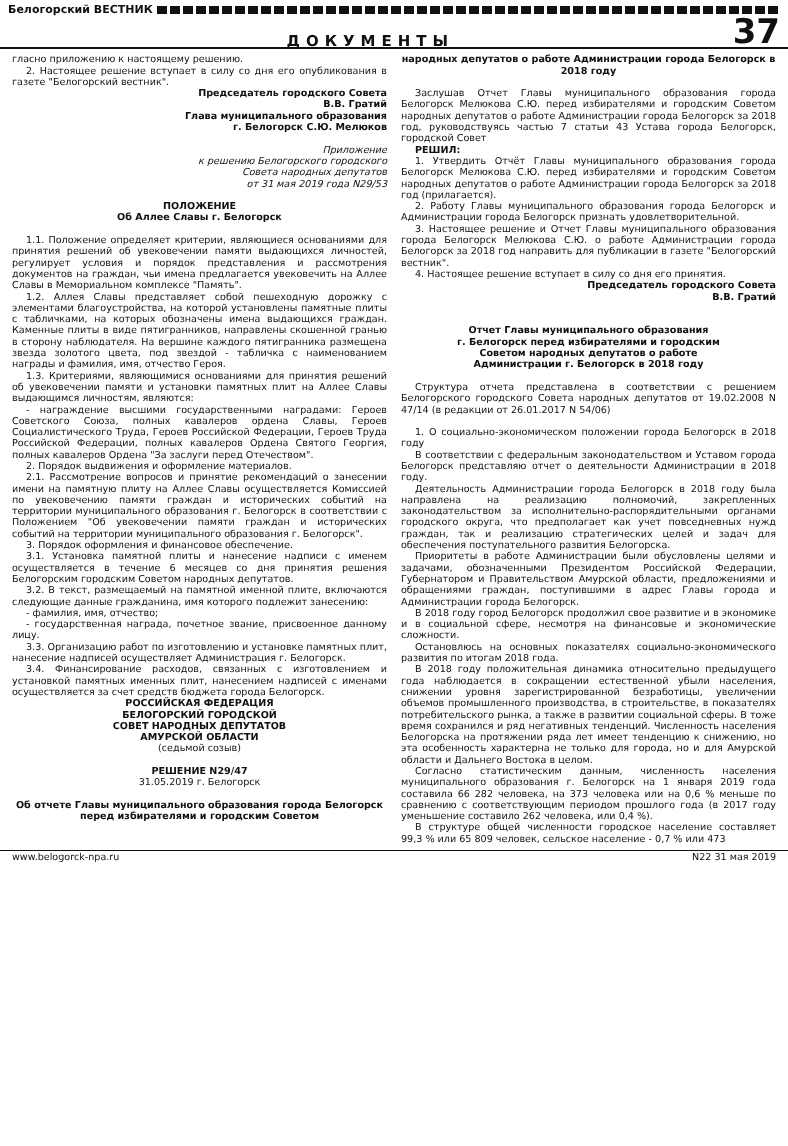Белогорский ВЕСТНИК
ДОКУМЕНТЫ
37
гласно приложению к настоящему решению.
2. Настоящее решение вступает в силу со дня его опубликования в газете "Белогорский вестник".
Председатель городского Совета
В.В. Гратий
Глава муниципального образования
г. Белогорск С.Ю. Мелюков
Приложение
к решению Белогорского городского
Совета народных депутатов
от 31 мая 2019 года N29/53
ПОЛОЖЕНИЕ
Об Аллее Славы г. Белогорск
1.1. Положение определяет критерии, являющиеся основаниями для принятия решений об увековечении памяти выдающихся личностей, регулирует условия и порядок представления и рассмотрения документов на граждан, чьи имена предлагается увековечить на Аллее Славы в Мемориальном комплексе "Память".
1.2. Аллея Славы представляет собой пешеходную дорожку с элементами благоустройства, на которой установлены памятные плиты с табличками, на которых обозначены имена выдающихся граждан. Каменные плиты в виде пятигранников, направлены скошенной гранью в сторону наблюдателя. На вершине каждого пятигранника размещена звезда золотого цвета, под звездой - табличка с наименованием награды и фамилия, имя, отчество Героя.
1.3. Критериями, являющимися основаниями для принятия решений об увековечении памяти и установки памятных плит на Аллее Славы выдающимся личностям, являются:
- награждение высшими государственными наградами: Героев Советского Союза, полных кавалеров ордена Славы, Героев Социалистического Труда, Героев Российской Федерации, Героев Труда Российской Федерации, полных кавалеров Ордена Святого Георгия, полных кавалеров Ордена "За заслуги перед Отечеством".
2. Порядок выдвижения и оформление материалов.
2.1. Рассмотрение вопросов и принятие рекомендаций о занесении имени на памятную плиту на Аллее Славы осуществляется Комиссией по увековечению памяти граждан и исторических событий на территории муниципального образования г. Белогорск в соответствии с Положением "Об увековечении памяти граждан и исторических событий на территории муниципального образования г. Белогорск".
3. Порядок оформления и финансовое обеспечение.
3.1. Установка памятной плиты и нанесение надписи с именем осуществляется в течение 6 месяцев со дня принятия решения Белогорским городским Советом народных депутатов.
3.2. В текст, размещаемый на памятной именной плите, включаются следующие данные гражданина, имя которого подлежит занесению:
- фамилия, имя, отчество;
- государственная награда, почетное звание, присвоенное данному лицу.
3.3. Организацию работ по изготовлению и установке памятных плит, нанесение надписей осуществляет Администрация г. Белогорск.
3.4. Финансирование расходов, связанных с изготовлением и установкой памятных именных плит, нанесением надписей с именами осуществляется за счет средств бюджета города Белогорск.
РОССИЙСКАЯ ФЕДЕРАЦИЯ
БЕЛОГОРСКИЙ ГОРОДСКОЙ
СОВЕТ НАРОДНЫХ ДЕПУТАТОВ
АМУРСКОЙ ОБЛАСТИ
(седьмой созыв)
РЕШЕНИЕ N29/47
31.05.2019 г. Белогорск
Об отчете Главы муниципального образования города Белогорск перед избирателями и городским Советом
народных депутатов о работе Администрации города Белогорск в 2018 году
Заслушав Отчет Главы муниципального образования города Белогорск Мелюкова С.Ю. перед избирателями и городским Советом народных депутатов о работе Администрации города Белогорск за 2018 год, руководствуясь частью 7 статьи 43 Устава города Белогорск, городской Совет
РЕШИЛ:
1. Утвердить Отчёт Главы муниципального образования города Белогорск Мелюкова С.Ю. перед избирателями и городским Советом народных депутатов о работе Администрации города Белогорск за 2018 год (прилагается).
2. Работу Главы муниципального образования города Белогорск и Администрации города Белогорск признать удовлетворительной.
3. Настоящее решение и Отчет Главы муниципального образования города Белогорск Мелюкова С.Ю. о работе Администрации города Белогорск за 2018 год направить для публикации в газете "Белогорский вестник".
4. Настоящее решение вступает в силу со дня его принятия.
Председатель городского Совета
В.В. Гратий
Отчет Главы муниципального образования
г. Белогорск перед избирателями и городским
Советом народных депутатов о работе
Администрации г. Белогорск в 2018 году
Структура отчета представлена в соответствии с решением Белогорского городского Совета народных депутатов от 19.02.2008 N 47/14 (в редакции от 26.01.2017 N 54/06)
1. О социально-экономическом положении города Белогорск в 2018 году
В соответствии с федеральным законодательством и Уставом города Белогорск представляю отчет о деятельности Администрации в 2018 году.
Деятельность Администрации города Белогорск в 2018 году была направлена на реализацию полномочий, закрепленных законодательством за исполнительно-распорядительными органами городского округа, что предполагает как учет повседневных нужд граждан, так и реализацию стратегических целей и задач для обеспечения поступательного развития Белогорска.
Приоритеты в работе Администрации были обусловлены целями и задачами, обозначенными Президентом Российской Федерации, Губернатором и Правительством Амурской области, предложениями и обращениями граждан, поступившими в адрес Главы города и Администрации города Белогорск.
В 2018 году город Белогорск продолжил свое развитие и в экономике и в социальной сфере, несмотря на финансовые и экономические сложности.
Остановлюсь на основных показателях социально-экономического развития по итогам 2018 года.
В 2018 году положительная динамика относительно предыдущего года наблюдается в сокращении естественной убыли населения, снижении уровня зарегистрированной безработицы, увеличении объемов промышленного производства, в строительстве, в показателях потребительского рынка, а также в развитии социальной сферы. В тоже время сохранился и ряд негативных тенденций. Численность населения Белогорска на протяжении ряда лет имеет тенденцию к снижению, но эта особенность характерна не только для города, но и для Амурской области и Дальнего Востока в целом.
Согласно статистическим данным, численность населения муниципального образования г. Белогорск на 1 января 2019 года составила 66 282 человека, на 373 человека или на 0,6 % меньше по сравнению с соответствующим периодом прошлого года (в 2017 году уменьшение составило 262 человека, или 0,4 %).
В структуре общей численности городское население составляет 99,3 % или 65 809 человек, сельское население - 0,7 % или 473
www.belogorck-npa.ru N22 31 мая 2019